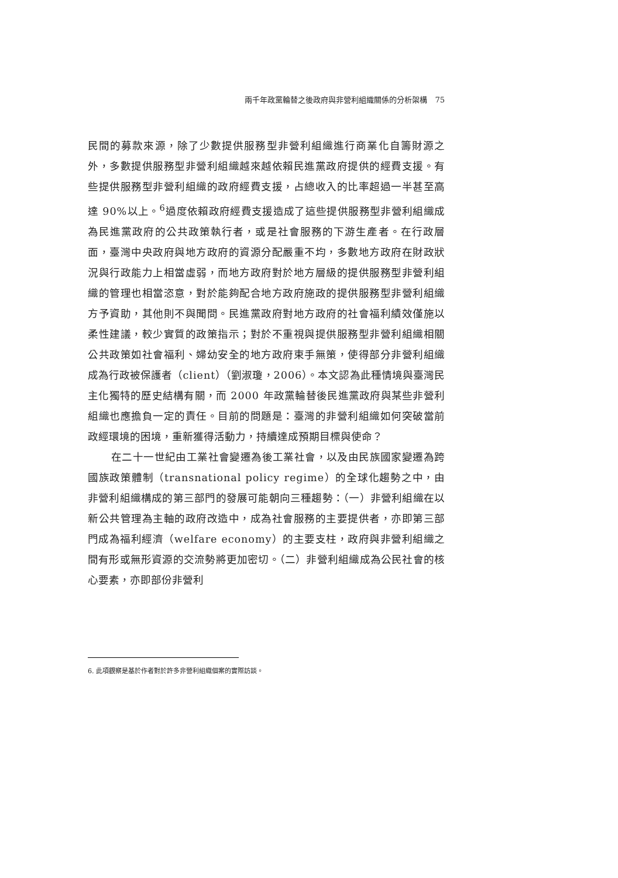兩千年政黨輪替之後政府與非營利組織關係的分析架構　75
民間的募款來源，除了少數提供服務型非營利組織進行商業化自籌財源之外，多數提供服務型非營利組織越來越依賴民進黨政府提供的經費支援。有些提供服務型非營利組織的政府經費支援，占總收入的比率超過一半甚至高達 90%以上。<sup>6</sup>過度依賴政府經費支援造成了這些提供服務型非營利組織成為民進黨政府的公共政策執行者，或是社會服務的下游生產者。在行政層面，臺灣中央政府與地方政府的資源分配嚴重不均，多數地方政府在財政狀況與行政能力上相當虛弱，而地方政府對於地方層級的提供服務型非營利組織的管理也相當恣意，對於能夠配合地方政府施政的提供服務型非營利組織方予資助，其他則不與聞問。民進黨政府對地方政府的社會福利績效僅施以柔性建議，較少實質的政策指示；對於不重視與提供服務型非營利組織相關公共政策如社會福利、婦幼安全的地方政府束手無策，使得部分非營利組織成為行政被保護者（client）（劉淑瓊，2006）。本文認為此種情境與臺灣民主化獨特的歷史結構有關，而 2000 年政黨輪替後民進黨政府與某些非營利組織也應擔負一定的責任。目前的問題是：臺灣的非營利組織如何突破當前政經環境的困境，重新獲得活動力，持續達成預期目標與使命？
在二十一世紀由工業社會變遷為後工業社會，以及由民族國家變遷為跨國族政策體制（transnational policy regime）的全球化趨勢之中，由非營利組織構成的第三部門的發展可能朝向三種趨勢：（一）非營利組織在以新公共管理為主軸的政府改造中，成為社會服務的主要提供者，亦即第三部門成為福利經濟（welfare economy）的主要支柱，政府與非營利組織之間有形或無形資源的交流勢將更加密切。（二）非營利組織成為公民社會的核心要素，亦即部份非營利
6. 此項觀察是基於作者對於許多非營利組織個案的實際訪談。